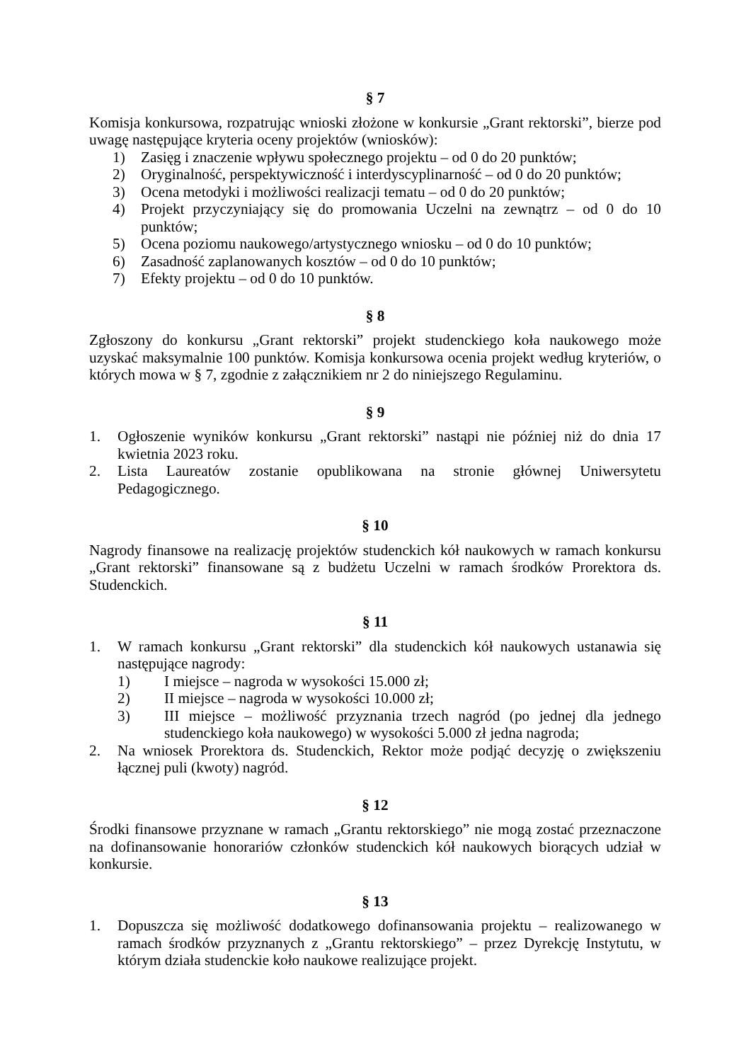§ 7
Komisja konkursowa, rozpatrując wnioski złożone w konkursie „Grant rektorski”, bierze pod uwagę następujące kryteria oceny projektów (wniosków):
1) Zasięg i znaczenie wpływu społecznego projektu – od 0 do 20 punktów;
2) Oryginalność, perspektywiczność i interdyscyplinarność – od 0 do 20 punktów;
3) Ocena metodyki i możliwości realizacji tematu – od 0 do 20 punktów;
4) Projekt przyczyniający się do promowania Uczelni na zewnątrz – od 0 do 10 punktów;
5) Ocena poziomu naukowego/artystycznego wniosku – od 0 do 10 punktów;
6) Zasadność zaplanowanych kosztów – od 0 do 10 punktów;
7) Efekty projektu – od 0 do 10 punktów.
§ 8
Zgłoszony do konkursu „Grant rektorski” projekt studenckiego koła naukowego może uzyskać maksymalnie 100 punktów. Komisja konkursowa ocenia projekt według kryteriów, o których mowa w § 7, zgodnie z załącznikiem nr 2 do niniejszego Regulaminu.
§ 9
1. Ogłoszenie wyników konkursu „Grant rektorski” nastąpi nie później niż do dnia 17 kwietnia 2023 roku.
2. Lista Laureatów zostanie opublikowana na stronie głównej Uniwersytetu Pedagogicznego.
§ 10
Nagrody finansowe na realizację projektów studenckich kół naukowych w ramach konkursu „Grant rektorski” finansowane są z budżetu Uczelni w ramach środków Prorektora ds. Studenckich.
§ 11
1. W ramach konkursu „Grant rektorski” dla studenckich kół naukowych ustanawia się następujące nagrody:
1) I miejsce – nagroda w wysokości 15.000 zł;
2) II miejsce – nagroda w wysokości 10.000 zł;
3) III miejsce – możliwość przyznania trzech nagród (po jednej dla jednego studenckiego koła naukowego) w wysokości 5.000 zł jedna nagroda;
2. Na wniosek Prorektora ds. Studenckich, Rektor może podjąć decyzję o zwiększeniu łącznej puli (kwoty) nagród.
§ 12
Środki finansowe przyznane w ramach „Grantu rektorskiego” nie mogą zostać przeznaczone na dofinansowanie honorariów członków studenckich kół naukowych biorących udział w konkursie.
§ 13
1. Dopuszcza się możliwość dodatkowego dofinansowania projektu – realizowanego w ramach środków przyznanych z „Grantu rektorskiego” – przez Dyrekcję Instytutu, w którym działa studenckie koło naukowe realizujące projekt.